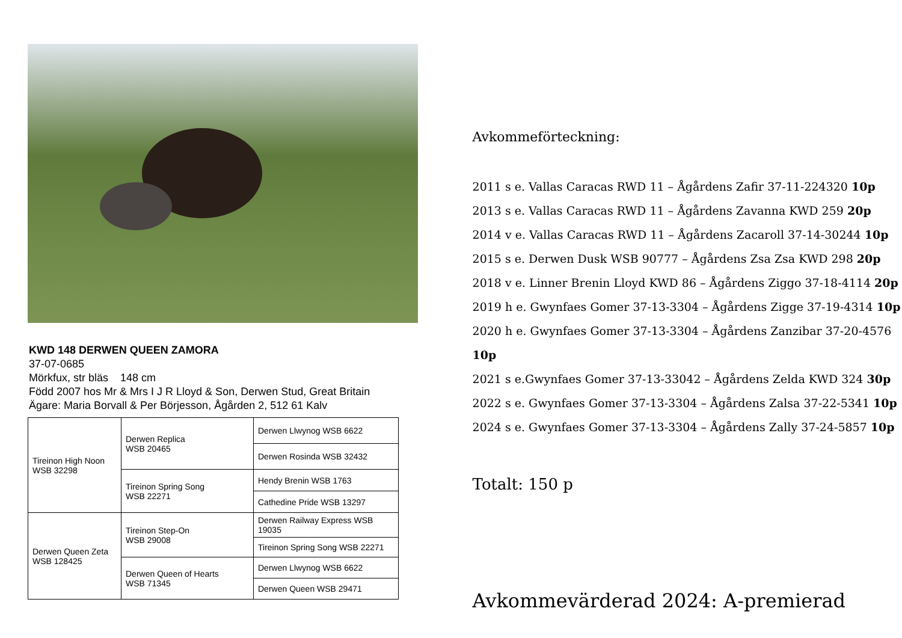KWD 148 DERWEN QUEEN ZAMORA
37-07-0685
Mörkfux, str bläs 148 cm
Född 2007 hos Mr & Mrs I J R Lloyd & Son, Derwen Stud, Great Britain
Ägare: Maria Borvall & Per Börjesson, Ågården 2, 512 61 Kalv
| Tireinon High Noon WSB 32298 | Derwen Replica WSB 20465 | Derwen Llwynog WSB 6622 |
| | | Derwen Rosinda WSB 32432 |
| | Tireinon Spring Song WSB 22271 | Hendy Brenin WSB 1763 |
| | | Cathedine Pride WSB 13297 |
| Derwen Queen Zeta WSB 128425 | Tireinon Step-On WSB 29008 | Derwen Railway Express WSB 19035 |
| | | Tireinon Spring Song WSB 22271 |
| | Derwen Queen of Hearts WSB 71345 | Derwen Llwynog WSB 6622 |
| | | Derwen Queen WSB 29471 |
Avkommeförteckning:
2011 s e. Vallas Caracas RWD 11 – Ågårdens Zafir 37-11-224320 10p
2013 s e. Vallas Caracas RWD 11 – Ågårdens Zavanna KWD 259 20p
2014 v e. Vallas Caracas RWD 11 – Ågårdens Zacaroll 37-14-30244 10p
2015 s e. Derwen Dusk WSB 90777 – Ågårdens Zsa Zsa KWD 298 20p
2018 v e. Linner Brenin Lloyd KWD 86 – Ågårdens Ziggo 37-18-4114 20p
2019 h e. Gwynfaes Gomer 37-13-3304 – Ågårdens Zigge 37-19-4314 10p
2020 h e. Gwynfaes Gomer 37-13-3304 – Ågårdens Zanzibar 37-20-4576 10p
2021 s e.Gwynfaes Gomer 37-13-33042 – Ågårdens Zelda KWD 324 30p
2022 s e. Gwynfaes Gomer 37-13-3304 – Ågårdens Zalsa 37-22-5341 10p
2024 s e. Gwynfaes Gomer 37-13-3304 – Ågårdens Zally 37-24-5857 10p
Totalt: 150 p
Avkommevärderad 2024: A-premierad